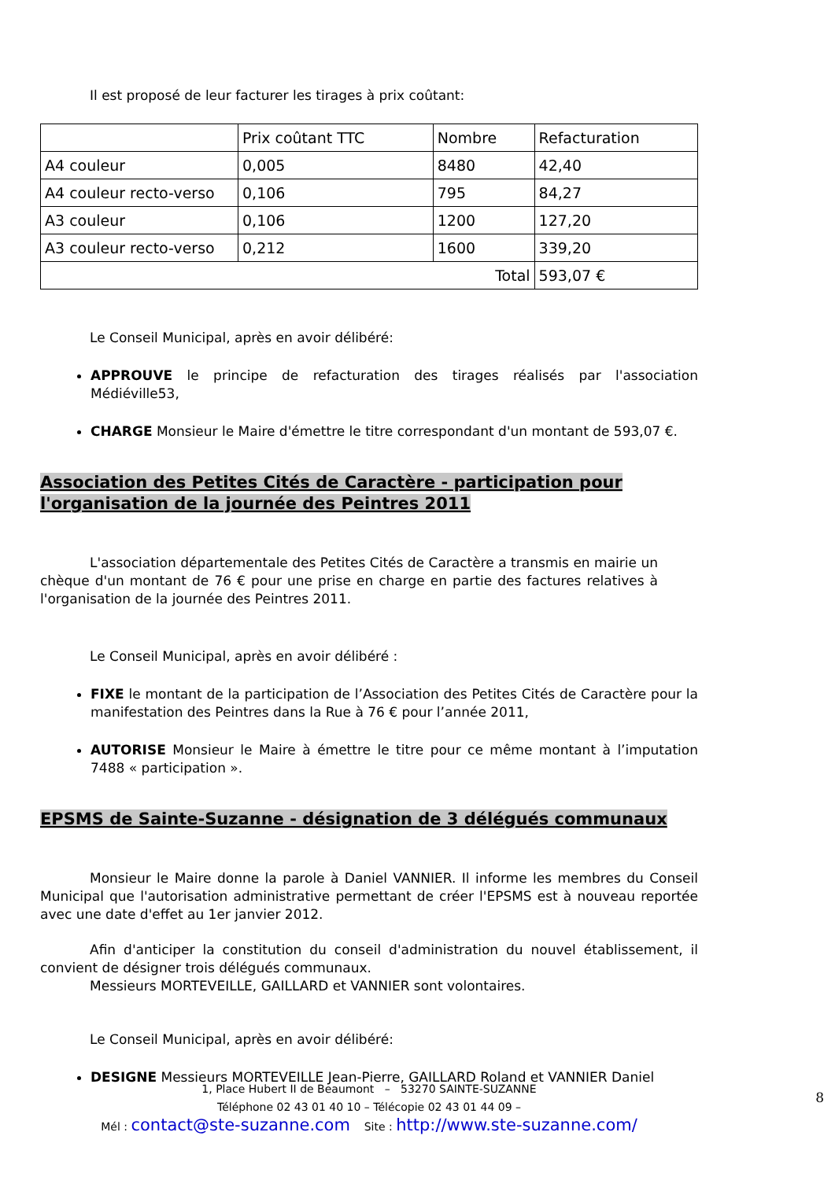Il est proposé de leur facturer les tirages à prix coûtant:
| | Prix coûtant TTC | Nombre | Refacturation |
| A4 couleur | 0,005 | 8480 | 42,40 |
| A4 couleur recto-verso | 0,106 | 795 | 84,27 |
| A3 couleur | 0,106 | 1200 | 127,20 |
| A3 couleur recto-verso | 0,212 | 1600 | 339,20 |
| Total | | | 593,07 € |
Le Conseil Municipal, après en avoir délibéré:
APPROUVE le principe de refacturation des tirages réalisés par l'association Médiéville53,
CHARGE Monsieur le Maire d'émettre le titre correspondant d'un montant de 593,07 €.
Association des Petites Cités de Caractère - participation pour l'organisation de la journée des Peintres 2011
L'association départementale des Petites Cités de Caractère a transmis en mairie un chèque d'un montant de 76 € pour une prise en charge en partie des factures relatives à l'organisation de la journée des Peintres 2011.
Le Conseil Municipal, après en avoir délibéré :
FIXE le montant de la participation de l’Association des Petites Cités de Caractère pour la manifestation des Peintres dans la Rue à 76 € pour l’année 2011,
AUTORISE Monsieur le Maire à émettre le titre pour ce même montant à l’imputation 7488 « participation ».
EPSMS de Sainte-Suzanne - désignation de 3 délégués communaux
Monsieur le Maire donne la parole à Daniel VANNIER. Il informe les membres du Conseil Municipal que l'autorisation administrative permettant de créer l'EPSMS est à nouveau reportée avec une date d'effet au 1er janvier 2012.
Afin d'anticiper la constitution du conseil d'administration du nouvel établissement, il convient de désigner trois délégués communaux.
Messieurs MORTEVEILLE, GAILLARD et VANNIER sont volontaires.
Le Conseil Municipal, après en avoir délibéré:
DESIGNE Messieurs MORTEVEILLE Jean-Pierre, GAILLARD Roland et VANNIER Daniel
1, Place Hubert II de Beaumont – 53270 SAINTE-SUZANNE
Téléphone 02 43 01 40 10 – Télécopie 02 43 01 44 09 –
Mél : contact@ste-suzanne.com Site : http://www.ste-suzanne.com/
8